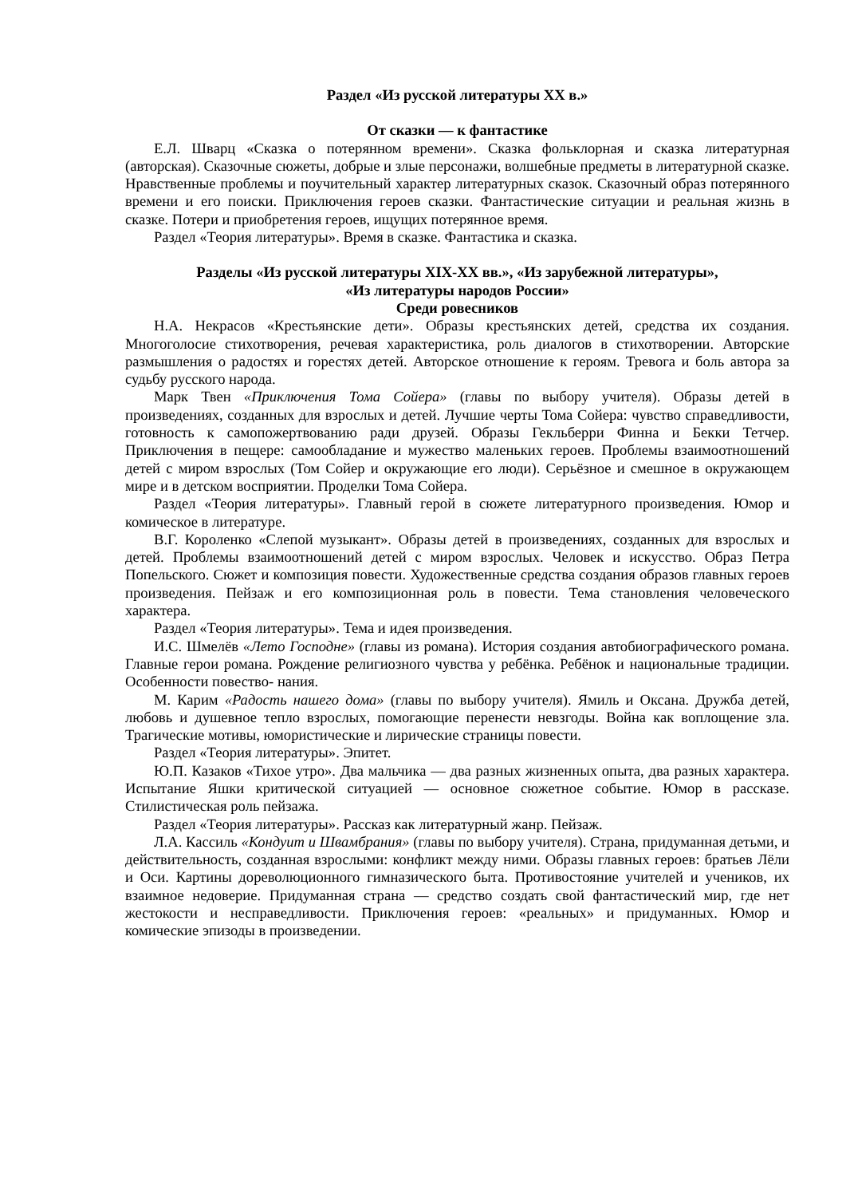Раздел «Из русской литературы XX в.»
От сказки — к фантастике
Е.Л. Шварц «Сказка о потерянном времени». Сказка фольклорная и сказка литературная (авторская). Сказочные сюжеты, добрые и злые персонажи, волшебные предметы в литературной сказке. Нравственные проблемы и поучительный характер литературных сказок. Сказочный образ потерянного времени и его поиски. Приключения героев сказки. Фантастические ситуации и реальная жизнь в сказке. Потери и приобретения героев, ищущих потерянное время.
Раздел «Теория литературы». Время в сказке. Фантастика и сказка.
Разделы «Из русской литературы XIX-XX вв.», «Из зарубежной литературы»,
«Из литературы народов России»
Среди ровесников
Н.А. Некрасов «Крестьянские дети». Образы крестьянских детей, средства их создания. Многоголосие стихотворения, речевая характеристика, роль диалогов в стихотворении. Авторские размышления о радостях и горестях детей. Авторское отношение к героям. Тревога и боль автора за судьбу русского народа.
Марк Твен «Приключения Тома Сойера» (главы по выбору учителя). Образы детей в произведениях, созданных для взрослых и детей. Лучшие черты Тома Сойера: чувство справедливости, готовность к самопожертвованию ради друзей. Образы Гекльберри Финна и Бекки Тетчер. Приключения в пещере: самообладание и мужество маленьких героев. Проблемы взаимоотношений детей с миром взрослых (Том Сойер и окружающие его люди). Серьёзное и смешное в окружающем мире и в детском восприятии. Проделки Тома Сойера.
Раздел «Теория литературы». Главный герой в сюжете литературного произведения. Юмор и комическое в литературе.
В.Г. Короленко «Слепой музыкант». Образы детей в произведениях, созданных для взрослых и детей. Проблемы взаимоотношений детей с миром взрослых. Человек и искусство. Образ Петра Попельского. Сюжет и композиция повести. Художественные средства создания образов главных героев произведения. Пейзаж и его композиционная роль в повести. Тема становления человеческого характера.
Раздел «Теория литературы». Тема и идея произведения.
И.С. Шмелёв «Лето Господне» (главы из романа). История создания автобиографического романа. Главные герои романа. Рождение религиозного чувства у ребёнка. Ребёнок и национальные традиции. Особенности повество- нания.
М. Карим «Радость нашего дома» (главы по выбору учителя). Ямиль и Оксана. Дружба детей, любовь и душевное тепло взрослых, помогающие перенести невзгоды. Война как воплощение зла. Трагические мотивы, юмористические и лирические страницы повести.
Раздел «Теория литературы». Эпитет.
Ю.П. Казаков «Тихое утро». Два мальчика — два разных жизненных опыта, два разных характера. Испытание Яшки критической ситуацией — основное сюжетное событие. Юмор в рассказе. Стилистическая роль пейзажа.
Раздел «Теория литературы». Рассказ как литературный жанр. Пейзаж.
Л.А. Кассиль «Кондуит и Швамбрания» (главы по выбору учителя). Страна, придуманная детьми, и действительность, созданная взрослыми: конфликт между ними. Образы главных героев: братьев Лёли и Оси. Картины дореволюционного гимназического быта. Противостояние учителей и учеников, их взаимное недоверие. Придуманная страна — средство создать свой фантастический мир, где нет жестокости и несправедливости. Приключения героев: «реальных» и придуманных. Юмор и комические эпизоды в произведении.